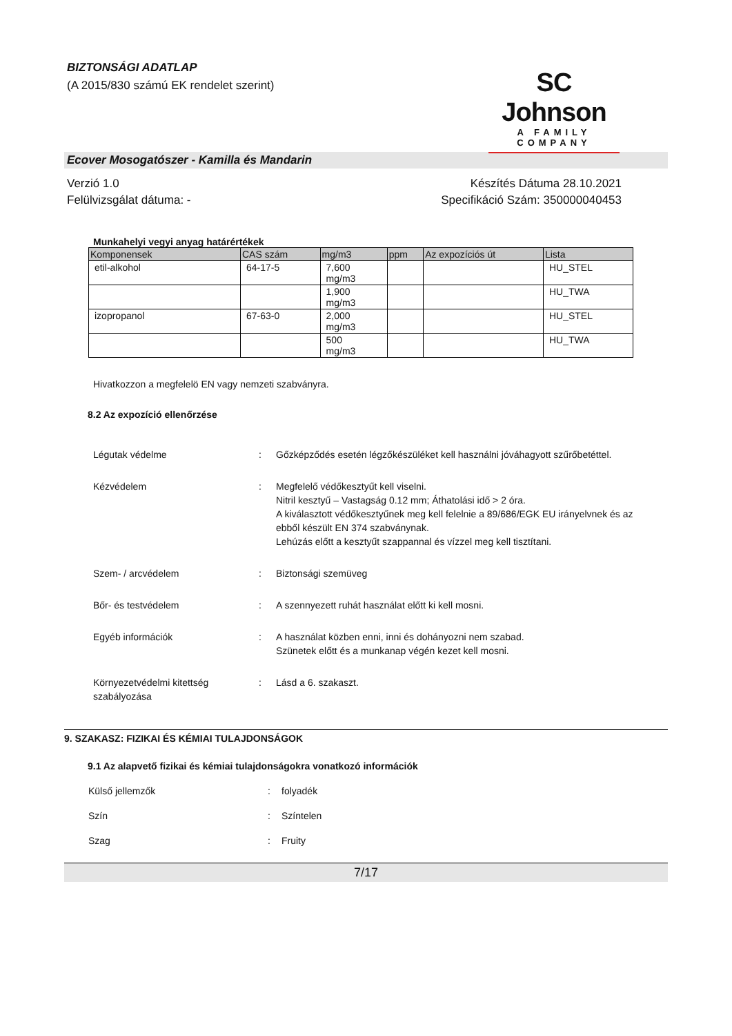BIZTONSÁGI ADATLAP
(A 2015/830 számú EK rendelet szerint)
SC Johnson
A FAMILY COMPANY
Ecover Mosogatószer - Kamilla és Mandarin
Verzió 1.0
Felülvizsgálat dátuma: -
Készítés Dátuma 28.10.2021
Specifikáció Szám: 350000040453
Munkahelyi vegyi anyag határértékek
| Komponensek | CAS szám | mg/m3 | ppm | Az expozíciós út | Lista |
| --- | --- | --- | --- | --- | --- |
| etil-alkohol | 64-17-5 | 7,600 mg/m3 | | | HU_STEL |
| | | 1,900 mg/m3 | | | HU_TWA |
| izopropanol | 67-63-0 | 2,000 mg/m3 | | | HU_STEL |
| | | 500 mg/m3 | | | HU_TWA |
Hivatkozzon a megfelelö EN vagy nemzeti szabványra.
8.2 Az expozíció ellenőrzése
Légutak védelme : Gőzképződés esetén légzőkészüléket kell használni jóváhagyott szűrőbetéttel.
Kézvédelem : Megfelelő védőkesztyűt kell viselni.
Nitril kesztyű – Vastagság 0.12 mm; Áthatolási idő > 2 óra.
A kiválasztott védőkesztyűnek meg kell felelnie a 89/686/EGK EU irányelvnek és az ebből készült EN 374 szabványnak.
Lehúzás előtt a kesztyűt szappannal és vízzel meg kell tisztítani.
Szem- / arcvédelem : Biztonsági szemüveg
Bőr- és testvédelem : A szennyezett ruhát használat előtt ki kell mosni.
Egyéb információk : A használat közben enni, inni és dohányozni nem szabad.
Szünetek előtt és a munkanap végén kezet kell mosni.
Környezetvédelmi kitettség szabályozása
: Lásd a 6. szakaszt.
9. SZAKASZ: FIZIKAI ÉS KÉMIAI TULAJDONSÁGOK
9.1 Az alapvető fizikai és kémiai tulajdonságokra vonatkozó információk
Külső jellemzők : folyadék
Szín : Színtelen
Szag : Fruity
7/17